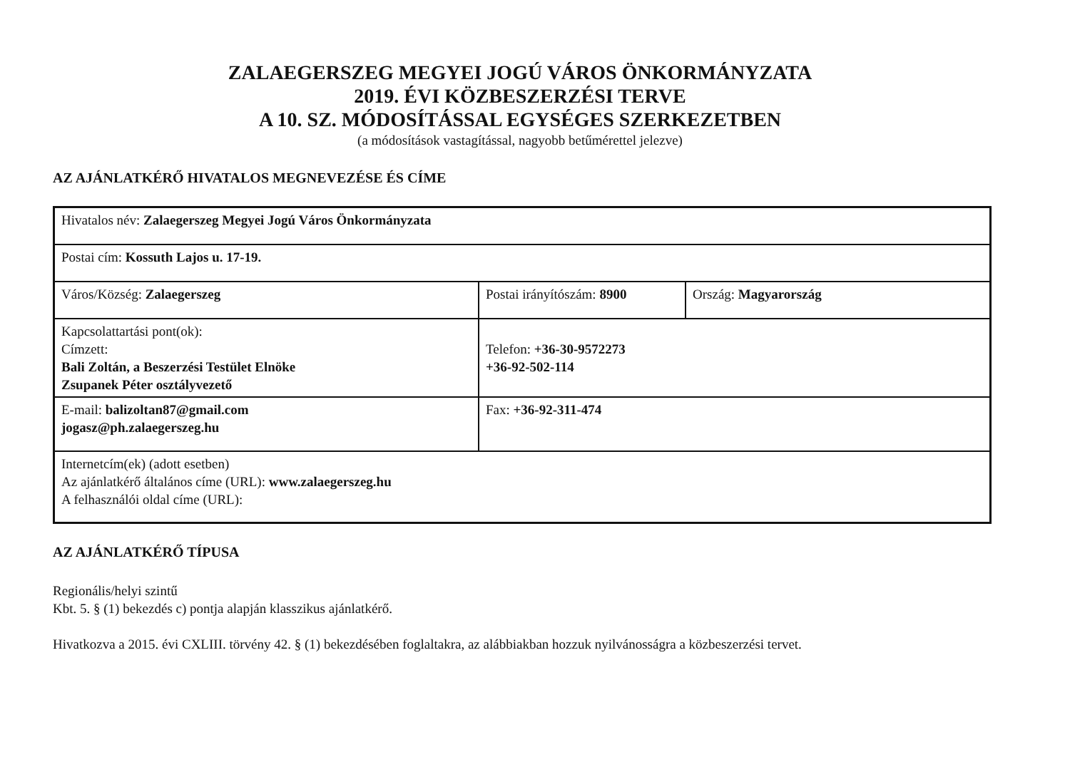ZALAEGERSZEG MEGYEI JOGÚ VÁROS ÖNKORMÁNYZATA
2019. ÉVI KÖZBESZERZÉSI TERVE
A 10. SZ. MÓDOSÍTÁSSAL EGYSÉGES SZERKEZETBEN
(a módosítások vastagítással, nagyobb betűmérettel jelezve)
AZ AJÁNLATKÉRŐ HIVATALOS MEGNEVEZÉSE ÉS CÍME
| Hivatalos név: Zalaegerszeg Megyei Jogú Város Önkormányzata | | |
| Postai cím: Kossuth Lajos u. 17-19. | | |
| Város/Község: Zalaegerszeg | Postai irányítószám: 8900 | Ország: Magyarország |
| Kapcsolattartási pont(ok): Címzett: Bali Zoltán, a Beszerzési Testület Elnöke Zsupanek Péter osztályvezető | Telefon: +36-30-9572273 +36-92-502-114 | |
| E-mail: balizoltan87@gmail.com jogasz@ph.zalaegerszeg.hu | Fax: +36-92-311-474 | |
| Internetcím(ek) (adott esetben) Az ajánlatkérő általános címe (URL): www.zalaegerszeg.hu A felhasználói oldal címe (URL): | | |
AZ AJÁNLATKÉRŐ TÍPUSA
Regionális/helyi szintű
Kbt. 5. § (1) bekezdés c) pontja alapján klasszikus ajánlatkérő.
Hivatkozva a 2015. évi CXLIII. törvény 42. § (1) bekezdésében foglaltakra, az alábbiakban hozzuk nyilvánosságra a közbeszerzési tervet.